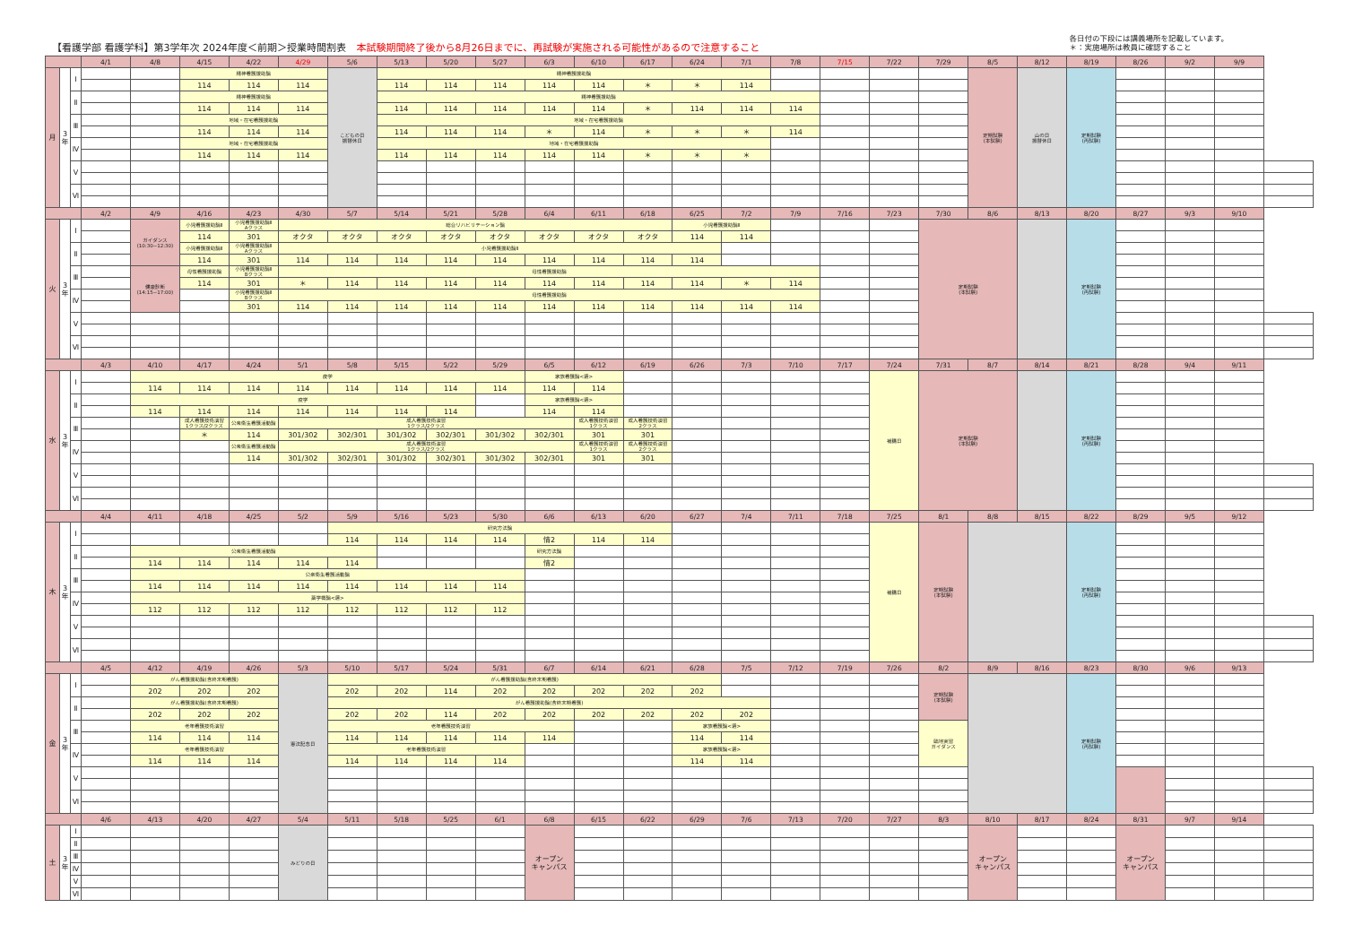【看護学部 看護学科】第3学年次 2024年度＜前期＞授業時間割表 本試験期間終了後から8月26日までに、再試験が実施される可能性があるので注意すること
各日付の下段には講義場所を記載しています。
＊：実施場所は教員に確認すること
| | | | 4/1 | 4/8 | 4/15 | 4/22 | 4/29 | 5/6 | 5/13 | 5/20 | 5/27 | 6/3 | 6/10 | 6/17 | 6/24 | 7/1 | 7/8 | 7/15 | 7/22 | 7/29 | 8/5 | 8/12 | 8/19 | 8/26 | 9/2 | 9/9 | |
| 月 | 3 年 | Ⅰ | | | 精神看護援助論 | | | こどもの日 振替休日 | 精神看護援助論 | | | | | | | | | | | | 定期試験 (本試験) | 山の日 振替休日 | 定期試験 (再試験) | | | | |
| | | | | | 114 | 114 | 114 | | 114 | 114 | 114 | 114 | 114 | ＊ | ＊ | 114 | | | | | | | | | | | |
| | | Ⅱ | | | 精神看護援助論 | | | | 精神看護援助論 | | | | | | | | | | | | | | | | | | |
| | | | | | 114 | 114 | 114 | | 114 | 114 | 114 | 114 | 114 | ＊ | 114 | 114 | 114 | | | | | | | | | | |
| | | Ⅲ | | | 地域・在宅看護援助論 | | | | 地域・在宅看護援助論 | | | | | | | | | | | | | | | | | | |
| | | | | | 114 | 114 | 114 | | 114 | 114 | 114 | ＊ | 114 | ＊ | ＊ | ＊ | 114 | | | | | | | | | | |
| | | Ⅳ | | | 地域・在宅看護援助論 | | | | 地域・在宅看護援助論 | | | | | | | | | | | | | | | | | | |
| | | | | | 114 | 114 | 114 | | 114 | 114 | 114 | 114 | 114 | ＊ | ＊ | ＊ | | | | | | | | | | | |
| | | Ⅴ | | | | | | | | | | | | | | | | | | | | | | | | | |
| | | Ⅵ | | | | | | | | | | | | | | | | | | | | | | | | | |
| | | | 4/2 | 4/9 | 4/16 | 4/23 | 4/30 | 5/7 | 5/14 | 5/21 | 5/28 | 6/4 | 6/11 | 6/18 | 6/25 | 7/2 | 7/9 | 7/16 | 7/23 | 7/30 | 8/6 | 8/13 | 8/20 | 8/27 | 9/3 | 9/10 | |
| 火 | 3 年 | Ⅰ | | ガイダンス (10:30~12:30) | 小児看護援助論Ⅱ | 小児看護援助論Ⅱ Aクラス | 総合リハビリテーション論 | | | | | | | | 小児看護援助論Ⅱ | | | | | 定期試験 (本試験) | | | 定期試験 (再試験) | | | | |
| | | | | | 114 | 301 | オクタ | オクタ | オクタ | オクタ | オクタ | オクタ | オクタ | オクタ | 114 | 114 | | | | | | | | | | | |
| | | Ⅱ | | | 小児看護援助論Ⅱ | 小児看護援助論Ⅱ Aクラス | 小児看護援助論Ⅱ | | | | | | | | | | | | | | | | | | | | |
| | | | | | 114 | 301 | 114 | 114 | 114 | 114 | 114 | 114 | 114 | 114 | 114 | | | | | | | | | | | | |
| | | Ⅲ | | 健康診断 (14:15~17:00) | 母性看護援助論 | 小児看護援助論Ⅱ Bクラス | 母性看護援助論 | | | | | | | | | | | | | | | | | | | | |
| | | | | | 114 | 301 | ＊ | 114 | 114 | 114 | 114 | 114 | 114 | 114 | 114 | ＊ | 114 | | | | | | | | | | |
| | | Ⅳ | | | | 小児看護援助論Ⅱ Bクラス | 母性看護援助論 | | | | | | | | | | | | | | | | | | | | |
| | | | | | | 301 | 114 | 114 | 114 | 114 | 114 | 114 | 114 | 114 | 114 | 114 | 114 | | | | | | | | | | |
| | | Ⅴ | | | | | | | | | | | | | | | | | | | | | | | | | |
| | | Ⅵ | | | | | | | | | | | | | | | | | | | | | | | | | |
| | | | 4/3 | 4/10 | 4/17 | 4/24 | 5/1 | 5/8 | 5/15 | 5/22 | 5/29 | 6/5 | 6/12 | 6/19 | 6/26 | 7/3 | 7/10 | 7/17 | 7/24 | 7/31 | 8/7 | 8/14 | 8/21 | 8/28 | 9/4 | 9/11 | |
| 水 | 3 年 | Ⅰ | | 疫学 | | | | | | | | 家族看護論<選> | | | | | | | 補講日 | 定期試験 (本試験) | | | 定期試験 (再試験) | | | | |
| | | | | 114 | 114 | 114 | 114 | 114 | 114 | 114 | 114 | 114 | 114 | | | | | | | | | | | | | | |
| | | Ⅱ | | 疫学 | | | | | | | | 家族看護論<選> | | | | | | | | | | | | | | | |
| | | | | 114 | 114 | 114 | 114 | 114 | 114 | 114 | | 114 | 114 | | | | | | | | | | | | | | |
| | | Ⅲ | | | 成人看護技術演習 1クラス/2クラス | 公衆衛生看護活動論 | 成人看護技術演習 1クラス/2クラス | | | | | | 成人看護技術演習 1クラス | 成人看護技術演習 2クラス | | | | | | | | | | | | | |
| | | | | | ＊ | 114 | 301/302 | 302/301 | 301/302 | 302/301 | 301/302 | 302/301 | 301 | 301 | | | | | | | | | | | | | |
| | | Ⅳ | | | | 公衆衛生看護活動論 | 成人看護技術演習 1クラス/2クラス | | | | | | 成人看護技術演習 1クラス | 成人看護技術演習 2クラス | | | | | | | | | | | | | |
| | | | | | | 114 | 301/302 | 302/301 | 301/302 | 302/301 | 301/302 | 302/301 | 301 | 301 | | | | | | | | | | | | | |
| | | Ⅴ | | | | | | | | | | | | | | | | | | | | | | | | | |
| | | Ⅵ | | | | | | | | | | | | | | | | | | | | | | | | | |
| | | | 4/4 | 4/11 | 4/18 | 4/25 | 5/2 | 5/9 | 5/16 | 5/23 | 5/30 | 6/6 | 6/13 | 6/20 | 6/27 | 7/4 | 7/11 | 7/18 | 7/25 | 8/1 | 8/8 | 8/15 | 8/22 | 8/29 | 9/5 | 9/12 | |
| 木 | 3 年 | Ⅰ | | | | | | 研究方法論 | | | | | | | | | | | 補講日 | 定期試験 (本試験) | | | 定期試験 (再試験) | | | | |
| | | | | | | | | 114 | 114 | 114 | 114 | 情2 | 114 | 114 | | | | | | | | | | | | | |
| | | Ⅱ | | 公衆衛生看護活動論 | | | | | | | | 研究方法論 | | | | | | | | | | | | | | | |
| | | | | 114 | 114 | 114 | 114 | 114 | | | | 情2 | | | | | | | | | | | | | | | |
| | | Ⅲ | | 公衆衛生看護活動論 | | | | | | | | | | | | | | | | | | | | | | | |
| | | | | 114 | 114 | 114 | 114 | 114 | 114 | 114 | 114 | | | | | | | | | | | | | | | | |
| | | Ⅳ | | 薬学概論<選> | | | | | | | | | | | | | | | | | | | | | | | |
| | | | | 112 | 112 | 112 | 112 | 112 | 112 | 112 | 112 | | | | | | | | | | | | | | | | |
| | | Ⅴ | | | | | | | | | | | | | | | | | | | | | | | | | |
| | | Ⅵ | | | | | | | | | | | | | | | | | | | | | | | | | |
| | | | 4/5 | 4/12 | 4/19 | 4/26 | 5/3 | 5/10 | 5/17 | 5/24 | 5/31 | 6/7 | 6/14 | 6/21 | 6/28 | 7/5 | 7/12 | 7/19 | 7/26 | 8/2 | 8/9 | 8/16 | 8/23 | 8/30 | 9/6 | 9/13 | |
| 金 | 3 年 | Ⅰ | | がん看護援助論(含終末期看護) | | | 憲法記念日 | がん看護援助論(含終末期看護) | | | | | | | | | | | | 定期試験 (本試験) | | | 定期試験 (再試験) | | | | |
| | | | | 202 | 202 | 202 | | 202 | 202 | 114 | 202 | 202 | 202 | 202 | 202 | | | | | | | | | | | | |
| | | Ⅱ | | がん看護援助論(含終末期看護) | | | | がん看護援助論(含終末期看護) | | | | | | | | | | | | | | | | | | | |
| | | | | 202 | 202 | 202 | | 202 | 202 | 114 | 202 | 202 | 202 | 202 | 202 | 202 | | | | | | | | | | | |
| | | Ⅲ | | 老年看護技術演習 | | | | 老年看護技術演習 | | | | | | | 家族看護論<選> | | | | | 臨地実習 ガイダンス | | | | | | | |
| | | | | 114 | 114 | 114 | | 114 | 114 | 114 | 114 | 114 | | | 114 | 114 | | | | | | | | | | | |
| | | Ⅳ | | 老年看護技術演習 | | | | 老年看護技術演習 | | | | | | | 家族看護論<選> | | | | | | | | | | | | |
| | | | | 114 | 114 | 114 | | 114 | 114 | 114 | 114 | | | | 114 | 114 | | | | | | | | | | | |
| | | Ⅴ | | | | | | | | | | | | | | | | | | | | | | | | | |
| | | Ⅵ | | | | | | | | | | | | | | | | | | | | | | | | | |
| | | | 4/6 | 4/13 | 4/20 | 4/27 | 5/4 | 5/11 | 5/18 | 5/25 | 6/1 | 6/8 | 6/15 | 6/22 | 6/29 | 7/6 | 7/13 | 7/20 | 7/27 | 8/3 | 8/10 | 8/17 | 8/24 | 8/31 | 9/7 | 9/14 | |
| 土 | 3 年 | Ⅰ | | | | | みどりの日 | | | | | オープン キャンパス | | | | | | | | | オープン キャンパス | | | オープン キャンパス | | | |
| | | Ⅱ | | | | | | | | | | | | | | | | | | | | | | | | | |
| | | Ⅲ | | | | | | | | | | | | | | | | | | | | | | | | | |
| | | Ⅳ | | | | | | | | | | | | | | | | | | | | | | | | | |
| | | Ⅴ | | | | | | | | | | | | | | | | | | | | | | | | | |
| | | Ⅵ | | | | | | | | | | | | | | | | | | | | | | | | | |